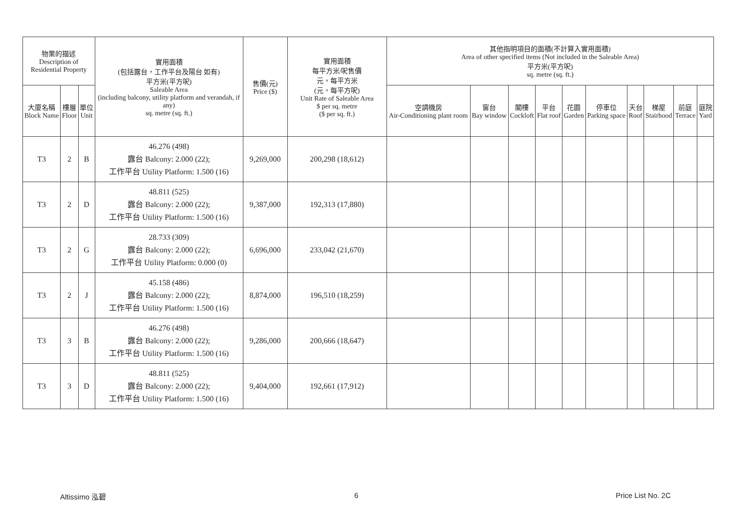| 物業的描述 Description of Residential Property | | | 實用面積 (包括露台，工作平台及陽台 如有) 平方米(平方呎) Saleable Area (including balcony, utility platform and verandah, if any) sq. metre (sq. ft.) | 售價(元) Price ($) | 實用面積 每平方米/呎售價 元，每平方米 (元，每平方呎) Unit Rate of Saleable Area $ per sq. metre ($ per sq. ft.) | 其他指明項目的面積(不計算入實用面積) Area of other specified items (Not included in the Saleable Area) 平方米(平方呎) sq. metre (sq. ft.) | | | | | | | | | |
| --- | --- | --- | --- | --- | --- | --- | --- | --- | --- | --- | --- | --- | --- | --- | --- |
| 大廈名稱 Block Name | 樓層 Floor | 單位 Unit | | | | 空調機房 Air-Conditioning plant room | 窗台 Bay window | 閣樓 Cockloft | 平台 Flat roof | 花園 Garden | 停車位 Parking space | 天台 Roof | 梯屋 Stairhood | 前庭 Terrace | 庭院 Yard |
| T3 | 2 | B | 46.276 (498) 露台 Balcony: 2.000 (22); 工作平台 Utility Platform: 1.500 (16) | 9,269,000 | 200,298 (18,612) | | | | | | | | | | |
| T3 | 2 | D | 48.811 (525) 露台 Balcony: 2.000 (22); 工作平台 Utility Platform: 1.500 (16) | 9,387,000 | 192,313 (17,880) | | | | | | | | | | |
| T3 | 2 | G | 28.733 (309) 露台 Balcony: 2.000 (22); 工作平台 Utility Platform: 0.000 (0) | 6,696,000 | 233,042 (21,670) | | | | | | | | | | |
| T3 | 2 | J | 45.158 (486) 露台 Balcony: 2.000 (22); 工作平台 Utility Platform: 1.500 (16) | 8,874,000 | 196,510 (18,259) | | | | | | | | | | |
| T3 | 3 | B | 46.276 (498) 露台 Balcony: 2.000 (22); 工作平台 Utility Platform: 1.500 (16) | 9,286,000 | 200,666 (18,647) | | | | | | | | | | |
| T3 | 3 | D | 48.811 (525) 露台 Balcony: 2.000 (22); 工作平台 Utility Platform: 1.500 (16) | 9,404,000 | 192,661 (17,912) | | | | | | | | | | |
Altissimo 泓碧 6 Price List No. 2C